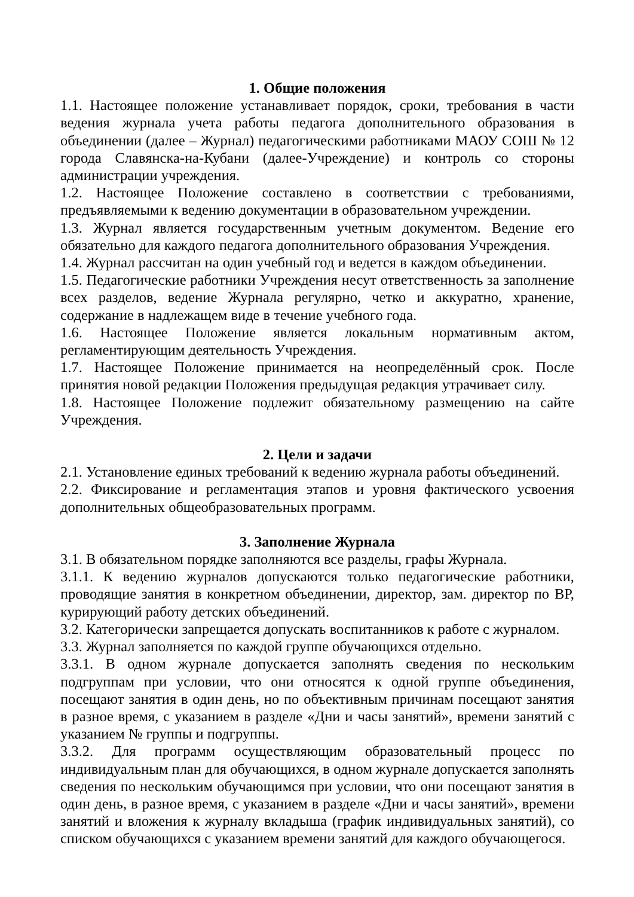1. Общие положения
1.1. Настоящее положение устанавливает порядок, сроки, требования в части ведения журнала учета работы педагога дополнительного образования в объединении (далее – Журнал) педагогическими работниками МАОУ СОШ № 12 города Славянска-на-Кубани (далее-Учреждение) и контроль со стороны администрации учреждения.
1.2. Настоящее Положение составлено в соответствии с требованиями, предъявляемыми к ведению документации в образовательном учреждении.
1.3. Журнал является государственным учетным документом. Ведение его обязательно для каждого педагога дополнительного образования Учреждения.
1.4. Журнал рассчитан на один учебный год и ведется в каждом объединении.
1.5. Педагогические работники Учреждения несут ответственность за заполнение всех разделов, ведение Журнала регулярно, четко и аккуратно, хранение, содержание в надлежащем виде в течение учебного года.
1.6. Настоящее Положение является локальным нормативным актом, регламентирующим деятельность Учреждения.
1.7. Настоящее Положение принимается на неопределённый срок. После принятия новой редакции Положения предыдущая редакция утрачивает силу.
1.8. Настоящее Положение подлежит обязательному размещению на сайте Учреждения.
2. Цели и задачи
2.1. Установление единых требований к ведению журнала работы объединений.
2.2. Фиксирование и регламентация этапов и уровня фактического усвоения дополнительных общеобразовательных программ.
3. Заполнение Журнала
3.1. В обязательном порядке заполняются все разделы, графы Журнала.
3.1.1. К ведению журналов допускаются только педагогические работники, проводящие занятия в конкретном объединении, директор, зам. директор по ВР, курирующий работу детских объединений.
3.2. Категорически запрещается допускать воспитанников к работе с журналом.
3.3. Журнал заполняется по каждой группе обучающихся отдельно.
3.3.1. В одном журнале допускается заполнять сведения по нескольким подгруппам при условии, что они относятся к одной группе объединения, посещают занятия в один день, но по объективным причинам посещают занятия в разное время, с указанием в разделе «Дни и часы занятий», времени занятий с указанием № группы и подгруппы.
3.3.2. Для программ осуществляющим образовательный процесс по индивидуальным план для обучающихся, в одном журнале допускается заполнять сведения по нескольким обучающимся при условии, что они посещают занятия в один день, в разное время, с указанием в разделе «Дни и часы занятий», времени занятий и вложения к журналу вкладыша (график индивидуальных занятий), со списком обучающихся с указанием времени занятий для каждого обучающегося.